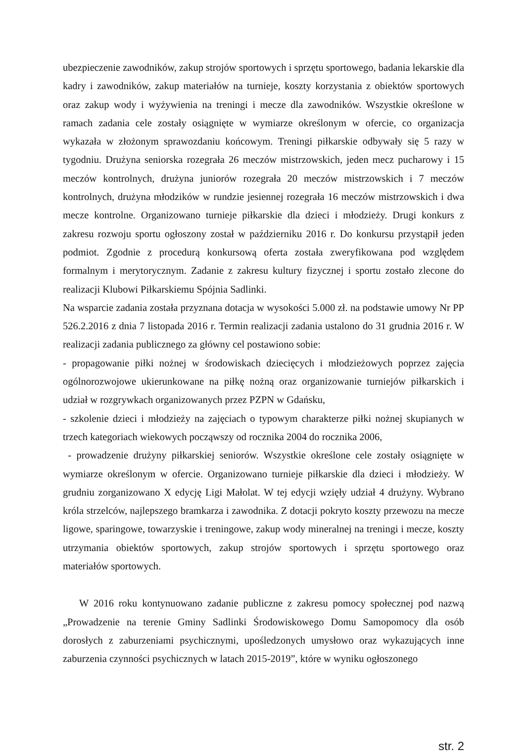ubezpieczenie zawodników, zakup strojów sportowych i sprzętu sportowego, badania lekarskie dla kadry i zawodników, zakup materiałów na turnieje, koszty korzystania z obiektów sportowych oraz zakup wody i wyżywienia na treningi i mecze dla zawodników. Wszystkie określone w ramach zadania cele zostały osiągnięte w wymiarze określonym w ofercie, co organizacja wykazała w złożonym sprawozdaniu końcowym. Treningi piłkarskie odbywały się 5 razy w tygodniu. Drużyna seniorska rozegrała 26 meczów mistrzowskich, jeden mecz pucharowy i 15 meczów kontrolnych, drużyna juniorów rozegrała 20 meczów mistrzowskich i 7 meczów kontrolnych, drużyna młodzików w rundzie jesiennej rozegrała 16 meczów mistrzowskich i dwa mecze kontrolne. Organizowano turnieje piłkarskie dla dzieci i młodzieży. Drugi konkurs z zakresu rozwoju sportu ogłoszony został w październiku 2016 r. Do konkursu przystąpił jeden podmiot. Zgodnie z procedurą konkursową oferta została zweryfikowana pod względem formalnym i merytorycznym. Zadanie z zakresu kultury fizycznej i sportu zostało zlecone do realizacji Klubowi Piłkarskiemu Spójnia Sadlinki.
Na wsparcie zadania została przyznana dotacja w wysokości 5.000 zł. na podstawie umowy Nr PP 526.2.2016 z dnia 7 listopada 2016 r. Termin realizacji zadania ustalono do 31 grudnia 2016 r. W realizacji zadania publicznego za główny cel postawiono sobie:
- propagowanie piłki nożnej w środowiskach dziecięcych i młodzieżowych poprzez zajęcia ogólnorozwojowe ukierunkowane na piłkę nożną oraz organizowanie turniejów piłkarskich i udział w rozgrywkach organizowanych przez PZPN w Gdańsku,
- szkolenie dzieci i młodzieży na zajęciach o typowym charakterze piłki nożnej skupianych w trzech kategoriach wiekowych począwszy od rocznika 2004 do rocznika 2006,
- prowadzenie drużyny piłkarskiej seniorów. Wszystkie określone cele zostały osiągnięte w wymiarze określonym w ofercie. Organizowano turnieje piłkarskie dla dzieci i młodzieży. W grudniu zorganizowano X edycję Ligi Małolat. W tej edycji wzięły udział 4 drużyny. Wybrano króla strzelców, najlepszego bramkarza i zawodnika. Z dotacji pokryto koszty przewozu na mecze ligowe, sparingowe, towarzyskie i treningowe, zakup wody mineralnej na treningi i mecze, koszty utrzymania obiektów sportowych, zakup strojów sportowych i sprzętu sportowego oraz materiałów sportowych.
W 2016 roku kontynuowano zadanie publiczne z zakresu pomocy społecznej pod nazwą „Prowadzenie na terenie Gminy Sadlinki Środowiskowego Domu Samopomocy dla osób dorosłych z zaburzeniami psychicznymi, upośledzonych umysłowo oraz wykazujących inne zaburzenia czynności psychicznych w latach 2015-2019”, które w wyniku ogłoszonego
str. 2